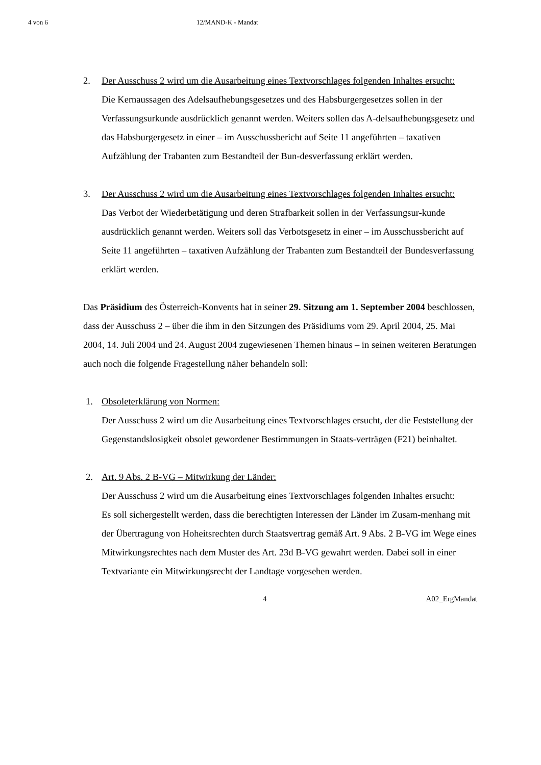4 von 6 12/MAND-K - Mandat
2. Der Ausschuss 2 wird um die Ausarbeitung eines Textvorschlages folgenden Inhaltes ersucht:
Die Kernaussagen des Adelsaufhebungsgesetzes und des Habsburgergesetzes sollen in der Verfassungsurkunde ausdrücklich genannt werden. Weiters sollen das A-delsaufhebungsgesetz und das Habsburgergesetz in einer – im Ausschussbericht auf Seite 11 angeführten – taxativen Aufzählung der Trabanten zum Bestandteil der Bun-desverfassung erklärt werden.
3. Der Ausschuss 2 wird um die Ausarbeitung eines Textvorschlages folgenden Inhaltes ersucht:
Das Verbot der Wiederbetätigung und deren Strafbarkeit sollen in der Verfassungsur-kunde ausdrücklich genannt werden. Weiters soll das Verbotsgesetz in einer – im Ausschussbericht auf Seite 11 angeführten – taxativen Aufzählung der Trabanten zum Bestandteil der Bundesverfassung erklärt werden.
Das Präsidium des Österreich-Konvents hat in seiner 29. Sitzung am 1. September 2004 beschlossen, dass der Ausschuss 2 – über die ihm in den Sitzungen des Präsidiums vom 29. April 2004, 25. Mai 2004, 14. Juli 2004 und 24. August 2004 zugewiesenen Themen hinaus – in seinen weiteren Beratungen auch noch die folgende Fragestellung näher behandeln soll:
1. Obsoleterklärung von Normen:
Der Ausschuss 2 wird um die Ausarbeitung eines Textvorschlages ersucht, der die Feststellung der Gegenstandslosigkeit obsolet gewordener Bestimmungen in Staats-verträgen (F21) beinhaltet.
2. Art. 9 Abs. 2 B-VG – Mitwirkung der Länder:
Der Ausschuss 2 wird um die Ausarbeitung eines Textvorschlages folgenden Inhaltes ersucht:
Es soll sichergestellt werden, dass die berechtigten Interessen der Länder im Zusam-menhang mit der Übertragung von Hoheitsrechten durch Staatsvertrag gemäß Art. 9 Abs. 2 B-VG im Wege eines Mitwirkungsrechtes nach dem Muster des Art. 23d B-VG gewahrt werden. Dabei soll in einer Textvariante ein Mitwirkungsrecht der Landtage vorgesehen werden.
4 A02_ErgMandat